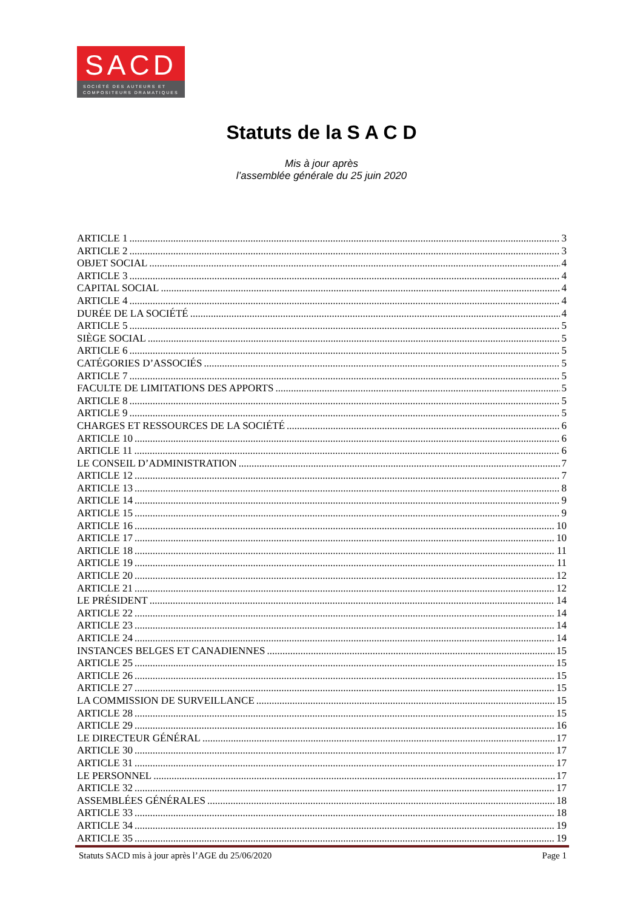SACD
SOCIÉTÉ DES AUTEURS ET COMPOSITEURS DRAMATIQUES
Statuts de la S A C D
Mis à jour après
l’assemblée générale du 25 juin 2020
ARTICLE 1 3
ARTICLE 2 3
OBJET SOCIAL 4
ARTICLE 3 4
CAPITAL SOCIAL 4
ARTICLE 4 4
DURÉE DE LA SOCIÉTÉ 4
ARTICLE 5 5
SIÈGE SOCIAL 5
ARTICLE 6 5
CATÉGORIES D’ASSOCIÉS 5
ARTICLE 7 5
FACULTE DE LIMITATIONS DES APPORTS 5
ARTICLE 8 5
ARTICLE 9 5
CHARGES ET RESSOURCES DE LA SOCIÉTÉ 6
ARTICLE 10 6
ARTICLE 11 6
LE CONSEIL D’ADMINISTRATION 7
ARTICLE 12 7
ARTICLE 13 8
ARTICLE 14 9
ARTICLE 15 9
ARTICLE 16 10
ARTICLE 17 10
ARTICLE 18 11
ARTICLE 19 11
ARTICLE 20 12
ARTICLE 21 12
LE PRÉSIDENT 14
ARTICLE 22 14
ARTICLE 23 14
ARTICLE 24 14
INSTANCES BELGES ET CANADIENNES 15
ARTICLE 25 15
ARTICLE 26 15
ARTICLE 27 15
LA COMMISSION DE SURVEILLANCE 15
ARTICLE 28 15
ARTICLE 29 16
LE DIRECTEUR GÉNÉRAL 17
ARTICLE 30 17
ARTICLE 31 17
LE PERSONNEL 17
ARTICLE 32 17
ASSEMBLÉES GÉNÉRALES 18
ARTICLE 33 18
ARTICLE 34 19
ARTICLE 35 19
Statuts SACD mis à jour après l’AGE du 25/06/2020 Page 1